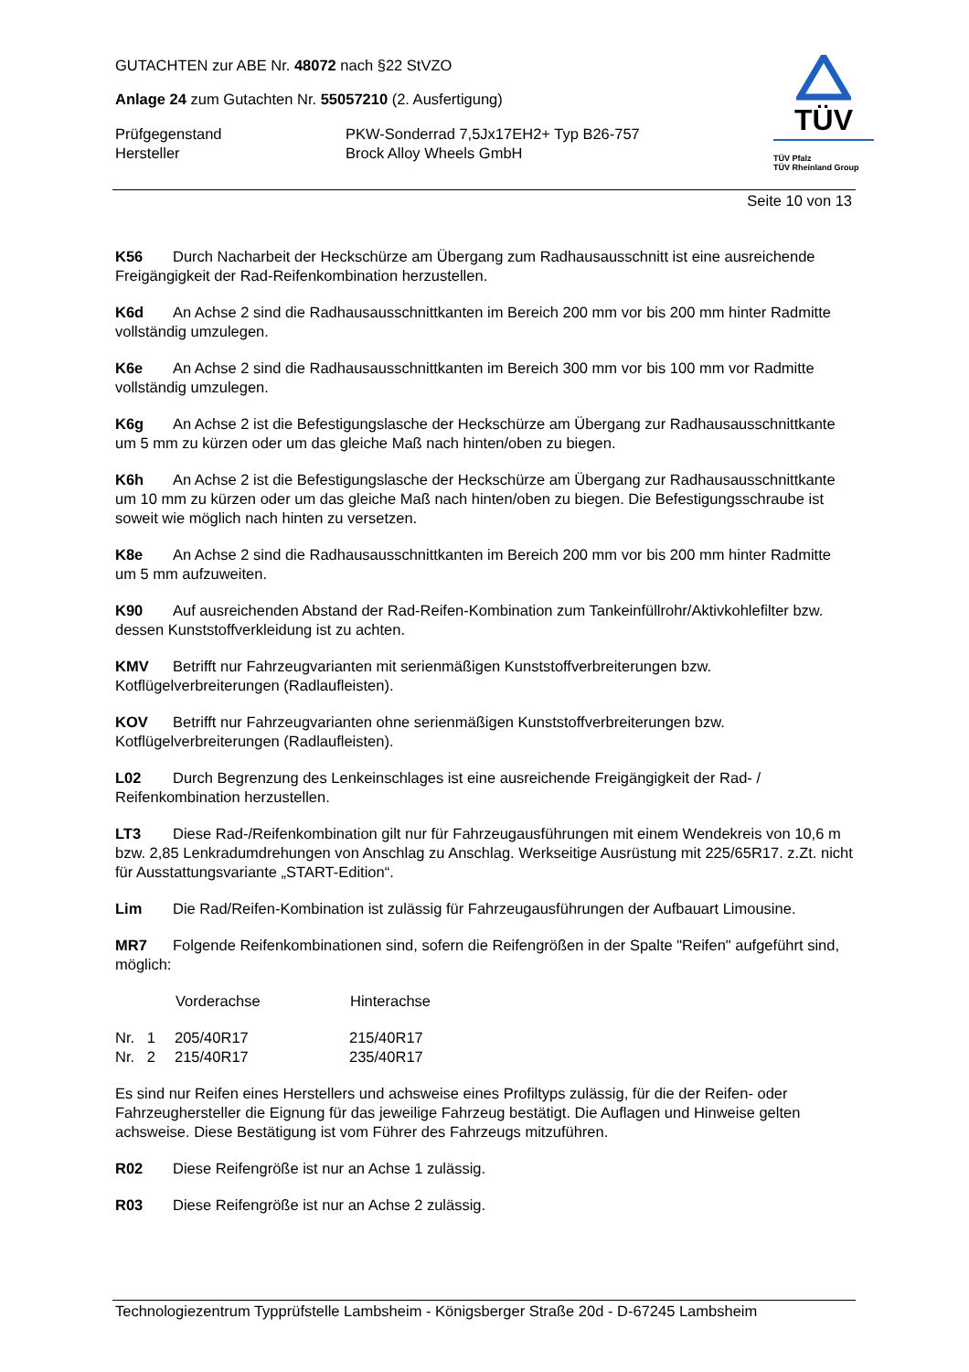GUTACHTEN zur ABE Nr. 48072 nach §22 StVZO
Anlage 24 zum Gutachten Nr. 55057210 (2. Ausfertigung)
| Prüfgegenstand | PKW-Sonderrad 7,5Jx17EH2+ Typ B26-757 |
| Hersteller | Brock Alloy Wheels GmbH |
TÜV
TÜV Pfalz
TÜV Rheinland Group
Seite 10 von 13
K56 Durch Nacharbeit der Heckschürze am Übergang zum Radhausausschnitt ist eine ausreichende Freigängigkeit der Rad-Reifenkombination herzustellen.
K6d An Achse 2 sind die Radhausausschnittkanten im Bereich 200 mm vor bis 200 mm hinter Radmitte vollständig umzulegen.
K6e An Achse 2 sind die Radhausausschnittkanten im Bereich 300 mm vor bis 100 mm vor Radmitte vollständig umzulegen.
K6g An Achse 2 ist die Befestigungslasche der Heckschürze am Übergang zur Radhausausschnittkante um 5 mm zu kürzen oder um das gleiche Maß nach hinten/oben zu biegen.
K6h An Achse 2 ist die Befestigungslasche der Heckschürze am Übergang zur Radhausausschnittkante um 10 mm zu kürzen oder um das gleiche Maß nach hinten/oben zu biegen. Die Befestigungsschraube ist soweit wie möglich nach hinten zu versetzen.
K8e An Achse 2 sind die Radhausausschnittkanten im Bereich 200 mm vor bis 200 mm hinter Radmitte um 5 mm aufzuweiten.
K90 Auf ausreichenden Abstand der Rad-Reifen-Kombination zum Tankeinfüllrohr/Aktivkohlefilter bzw. dessen Kunststoffverkleidung ist zu achten.
KMV Betrifft nur Fahrzeugvarianten mit serienmäßigen Kunststoffverbreiterungen bzw. Kotflügelverbreiterungen (Radlaufleisten).
KOV Betrifft nur Fahrzeugvarianten ohne serienmäßigen Kunststoffverbreiterungen bzw. Kotflügelverbreiterungen (Radlaufleisten).
L02 Durch Begrenzung des Lenkeinschlages ist eine ausreichende Freigängigkeit der Rad- / Reifenkombination herzustellen.
LT3 Diese Rad-/Reifenkombination gilt nur für Fahrzeugausführungen mit einem Wendekreis von 10,6 m bzw. 2,85 Lenkradumdrehungen von Anschlag zu Anschlag. Werkseitige Ausrüstung mit 225/65R17. z.Zt. nicht für Ausstattungsvariante „START-Edition“.
Lim Die Rad/Reifen-Kombination ist zulässig für Fahrzeugausführungen der Aufbauart Limousine.
MR7 Folgende Reifenkombinationen sind, sofern die Reifengrößen in der Spalte "Reifen" aufgeführt sind, möglich:
| | Vorderachse | Hinterachse |
| --- | --- | --- |
| Nr. 1 | 205/40R17 | 215/40R17 |
| Nr. 2 | 215/40R17 | 235/40R17 |
Es sind nur Reifen eines Herstellers und achsweise eines Profiltyps zulässig, für die der Reifen- oder Fahrzeughersteller die Eignung für das jeweilige Fahrzeug bestätigt. Die Auflagen und Hinweise gelten achsweise. Diese Bestätigung ist vom Führer des Fahrzeugs mitzuführen.
R02 Diese Reifengröße ist nur an Achse 1 zulässig.
R03 Diese Reifengröße ist nur an Achse 2 zulässig.
Technologiezentrum Typprüfstelle Lambsheim - Königsberger Straße 20d - D-67245 Lambsheim